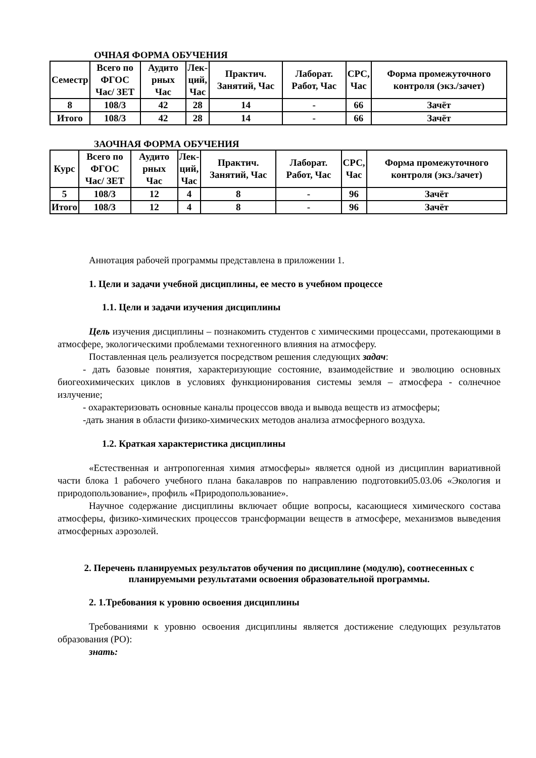ОЧНАЯ ФОРМА ОБУЧЕНИЯ
| Семестр | Всего по ФГОС Час/ ЗЕТ | Аудито рных Час | Лек- ций, Час | Практич. Занятий, Час | Лаборат. Работ, Час | СРС, Час | Форма промежуточного контроля (экз./зачет) |
| --- | --- | --- | --- | --- | --- | --- | --- |
| 8 | 108/3 | 42 | 28 | 14 | - | 66 | Зачёт |
| Итого | 108/3 | 42 | 28 | 14 | - | 66 | Зачёт |
ЗАОЧНАЯ ФОРМА ОБУЧЕНИЯ
| Курс | Всего по ФГОС Час/ ЗЕТ | Аудито рных Час | Лек- ций, Час | Практич. Занятий, Час | Лаборат. Работ, Час | СРС, Час | Форма промежуточного контроля (экз./зачет) |
| --- | --- | --- | --- | --- | --- | --- | --- |
| 5 | 108/3 | 12 | 4 | 8 | - | 96 | Зачёт |
| Итого | 108/3 | 12 | 4 | 8 | - | 96 | Зачёт |
Аннотация рабочей программы представлена в приложении 1.
1. Цели и задачи учебной дисциплины, ее место в учебном процессе
1.1. Цели и задачи изучения дисциплины
Цель изучения дисциплины – познакомить студентов с химическими процессами, протекающими в атмосфере, экологическими проблемами техногенного влияния на атмосферу.
Поставленная цель реализуется посредством решения следующих задач:
- дать базовые понятия, характеризующие состояние, взаимодействие и эволюцию основных биогеохимических циклов в условиях функционирования системы земля – атмосфера - солнечное излучение;
- охарактеризовать основные каналы процессов ввода и вывода веществ из атмосферы;
-дать знания в области физико-химических методов анализа атмосферного воздуха.
1.2. Краткая характеристика дисциплины
«Естественная и антропогенная химия атмосферы» является одной из дисциплин вариативной части блока 1 рабочего учебного плана бакалавров по направлению подготовки05.03.06 «Экология и природопользование», профиль «Природопользование».
Научное содержание дисциплины включает общие вопросы, касающиеся химического состава атмосферы, физико-химических процессов трансформации веществ в атмосфере, механизмов выведения атмосферных аэрозолей.
2. Перечень планируемых результатов обучения по дисциплине (модулю), соотнесенных с планируемыми результатами освоения образовательной программы.
2. 1.Требования к уровню освоения дисциплины
Требованиями к уровню освоения дисциплины является достижение следующих результатов образования (РО):
знать: